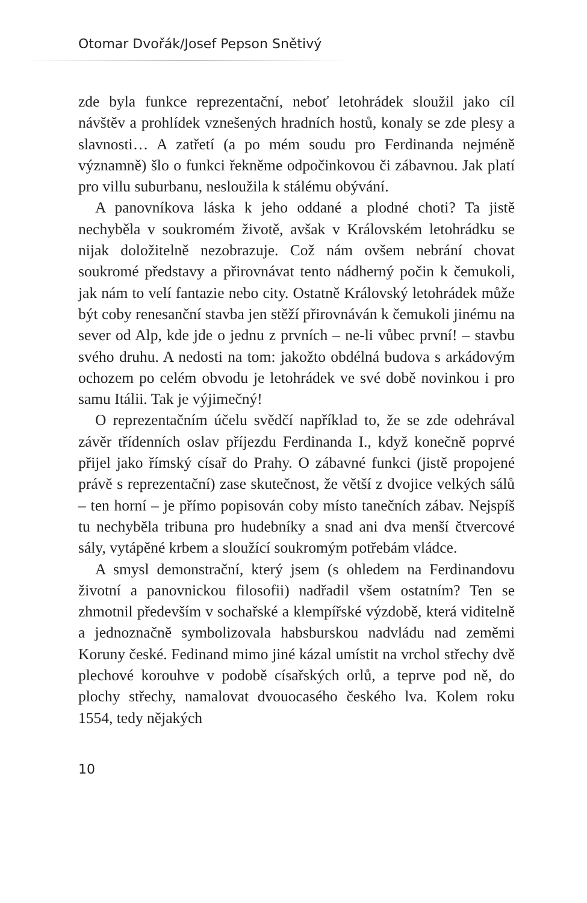Otomar Dvořák/Josef Pepson Snětivý
zde byla funkce reprezentační, neboť letohrádek sloužil jako cíl návštěv a prohlídek vznešených hradních hostů, konaly se zde plesy a slavnosti… A zatřetí (a po mém soudu pro Ferdinanda nejméně významně) šlo o funkci řekněme odpočinkovou či zábavnou. Jak platí pro villu suburbanu, nesloužila k stálému obývání.
A panovníkova láska k jeho oddané a plodné choti? Ta jistě nechyběla v soukromém životě, avšak v Královském letohrádku se nijak doložitelně nezobrazuje. Což nám ovšem nebrání chovat soukromé představy a přirovnávat tento nádherný počin k čemukoli, jak nám to velí fantazie nebo city. Ostatně Královský letohrádek může být coby renesanční stavba jen stěží přirovnáván k čemukoli jinému na sever od Alp, kde jde o jednu z prvních – ne-li vůbec první! – stavbu svého druhu. A nedosti na tom: jakožto obdélná budova s arkádovým ochozem po celém obvodu je letohrádek ve své době novinkou i pro samu Itálii. Tak je výjimečný!
O reprezentačním účelu svědčí například to, že se zde odehrával závěr třídenních oslav příjezdu Ferdinanda I., když konečně poprvé přijel jako římský císař do Prahy. O zábavné funkci (jistě propojené právě s reprezentační) zase skutečnost, že větší z dvojice velkých sálů – ten horní – je přímo popisován coby místo tanečních zábav. Nejspíš tu nechyběla tribuna pro hudebníky a snad ani dva menší čtvercové sály, vytápěné krbem a sloužící soukromým potřebám vládce.
A smysl demonstrační, který jsem (s ohledem na Ferdinandovu životní a panovnickou filosofii) nadřadil všem ostatním? Ten se zhmotnil především v sochařské a klempířské výzdobě, která viditelně a jednoznačně symbolizovala habsburskou nadvládu nad zeměmi Koruny české. Fedinand mimo jiné kázal umístit na vrchol střechy dvě plechové korouhve v podobě císařských orlů, a teprve pod ně, do plochy střechy, namalovat dvouocasého českého lva. Kolem roku 1554, tedy nějakých
10